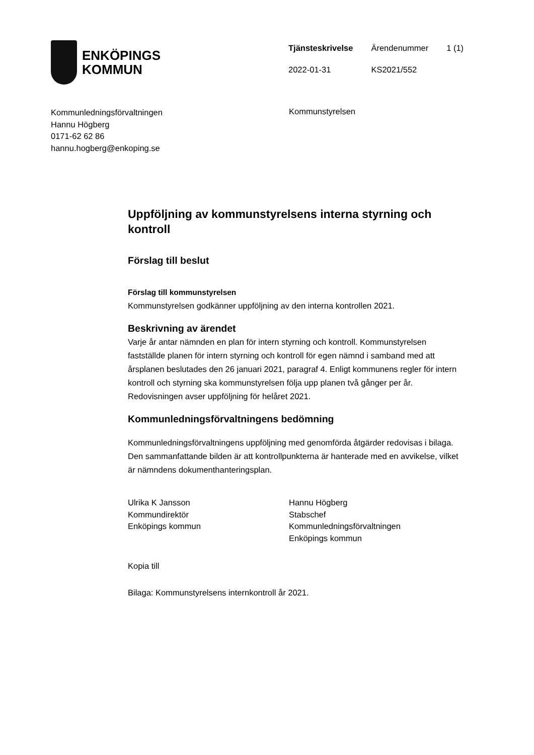ENKÖPINGS
KOMMUN
| Tjänsteskrivelse | Ärendenummer | 1 (1) |
| 2022-01-31 | KS2021/552 | |
Kommunledningsförvaltningen
Hannu Högberg
0171-62 62 86
hannu.hogberg@enkoping.se
Kommunstyrelsen
Uppföljning av kommunstyrelsens interna styrning och kontroll
Förslag till beslut
Förslag till kommunstyrelsen
Kommunstyrelsen godkänner uppföljning av den interna kontrollen 2021.
Beskrivning av ärendet
Varje år antar nämnden en plan för intern styrning och kontroll. Kommunstyrelsen fastställde planen för intern styrning och kontroll för egen nämnd i samband med att årsplanen beslutades den 26 januari 2021, paragraf 4. Enligt kommunens regler för intern kontroll och styrning ska kommunstyrelsen följa upp planen två gånger per år. Redovisningen avser uppföljning för helåret 2021.
Kommunledningsförvaltningens bedömning
Kommunledningsförvaltningens uppföljning med genomförda åtgärder redovisas i bilaga. Den sammanfattande bilden är att kontrollpunkterna är hanterade med en avvikelse, vilket är nämndens dokumenthanteringsplan.
Ulrika K Jansson
Kommundirektör
Enköpings kommun
Hannu Högberg
Stabschef
Kommunledningsförvaltningen
Enköpings kommun
Kopia till
Bilaga: Kommunstyrelsens internkontroll år 2021.